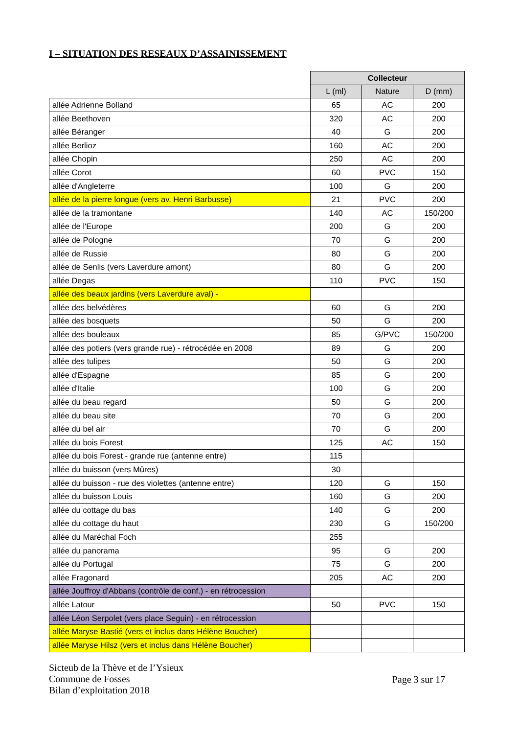I – SITUATION DES RESEAUX D’ASSAINISSEMENT
| | Collecteur | | |
| | L (ml) | Nature | D (mm) |
| allée Adrienne Bolland | 65 | AC | 200 |
| allée Beethoven | 320 | AC | 200 |
| allée Béranger | 40 | G | 200 |
| allée Berlioz | 160 | AC | 200 |
| allée Chopin | 250 | AC | 200 |
| allée Corot | 60 | PVC | 150 |
| allée d'Angleterre | 100 | G | 200 |
| allée de la pierre longue (vers av. Henri Barbusse) | 21 | PVC | 200 |
| allée de la tramontane | 140 | AC | 150/200 |
| allée de l'Europe | 200 | G | 200 |
| allée de Pologne | 70 | G | 200 |
| allée de Russie | 80 | G | 200 |
| allée de Senlis (vers Laverdure amont) | 80 | G | 200 |
| allée Degas | 110 | PVC | 150 |
| allée des beaux jardins (vers Laverdure aval) - | | | |
| allée des belvédères | 60 | G | 200 |
| allée des bosquets | 50 | G | 200 |
| allée des bouleaux | 85 | G/PVC | 150/200 |
| allée des potiers (vers grande rue) - rétrocédée en 2008 | 89 | G | 200 |
| allée des tulipes | 50 | G | 200 |
| allée d'Espagne | 85 | G | 200 |
| allée d'Italie | 100 | G | 200 |
| allée du beau regard | 50 | G | 200 |
| allée du beau site | 70 | G | 200 |
| allée du bel air | 70 | G | 200 |
| allée du bois Forest | 125 | AC | 150 |
| allée du bois Forest - grande rue (antenne entre) | 115 | | |
| allée du buisson (vers Mûres) | 30 | | |
| allée du buisson - rue des violettes (antenne entre) | 120 | G | 150 |
| allée du buisson Louis | 160 | G | 200 |
| allée du cottage du bas | 140 | G | 200 |
| allée du cottage du haut | 230 | G | 150/200 |
| allée du Maréchal Foch | 255 | | |
| allée du panorama | 95 | G | 200 |
| allée du Portugal | 75 | G | 200 |
| allée Fragonard | 205 | AC | 200 |
| allée Jouffroy d'Abbans (contrôle de conf.) - en rétrocession | | | |
| allée Latour | 50 | PVC | 150 |
| allée Léon Serpolet (vers place Seguin) - en rétrocession | | | |
| allée Maryse Bastié (vers et inclus dans Hélène Boucher) | | | |
| allée Maryse Hilsz (vers et inclus dans Hélène Boucher) | | | |
Sicteub de la Thève et de l’Ysieux
Commune de Fosses
Bilan d’exploitation 2018
Page 3 sur 17